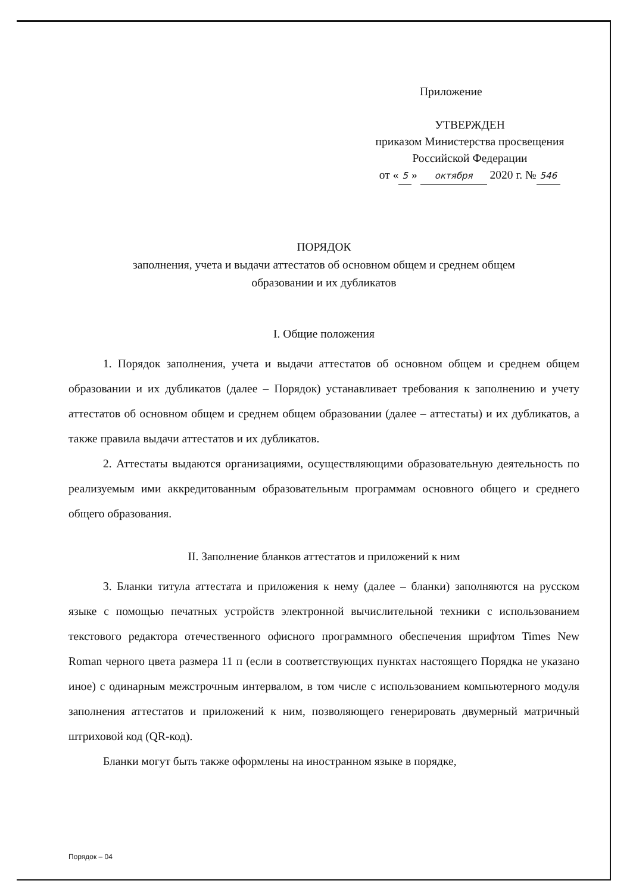Приложение
УТВЕРЖДЕН
приказом Министерства просвещения
Российской Федерации
от « 5 » октября 2020 г. № 546
ПОРЯДОК
заполнения, учета и выдачи аттестатов об основном общем и среднем общем
образовании и их дубликатов
I. Общие положения
1. Порядок заполнения, учета и выдачи аттестатов об основном общем и среднем общем образовании и их дубликатов (далее – Порядок) устанавливает требования к заполнению и учету аттестатов об основном общем и среднем общем образовании (далее – аттестаты) и их дубликатов, а также правила выдачи аттестатов и их дубликатов.
2. Аттестаты выдаются организациями, осуществляющими образовательную деятельность по реализуемым ими аккредитованным образовательным программам основного общего и среднего общего образования.
II. Заполнение бланков аттестатов и приложений к ним
3. Бланки титула аттестата и приложения к нему (далее – бланки) заполняются на русском языке с помощью печатных устройств электронной вычислительной техники с использованием текстового редактора отечественного офисного программного обеспечения шрифтом Times New Roman черного цвета размера 11 п (если в соответствующих пунктах настоящего Порядка не указано иное) с одинарным межстрочным интервалом, в том числе с использованием компьютерного модуля заполнения аттестатов и приложений к ним, позволяющего генерировать двумерный матричный штриховой код (QR-код).
Бланки могут быть также оформлены на иностранном языке в порядке,
Порядок – 04